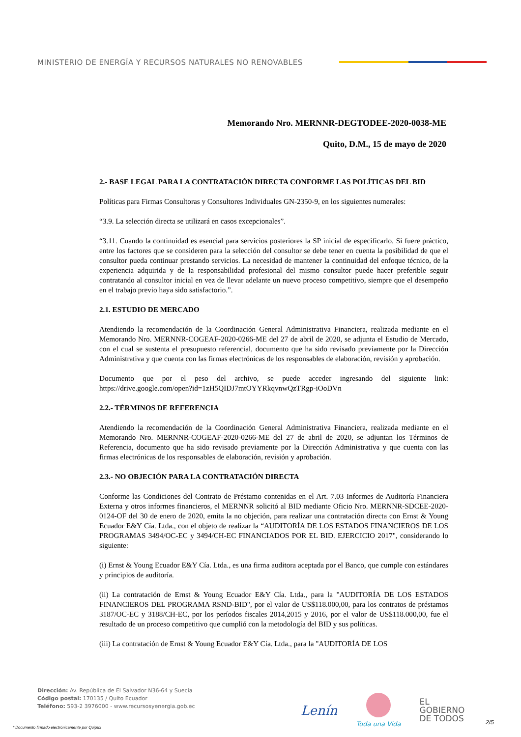MINISTERIO DE ENERGÍA Y RECURSOS NATURALES NO RENOVABLES
Memorando Nro. MERNNR-DEGTODEE-2020-0038-ME
Quito, D.M., 15 de mayo de 2020
2.- BASE LEGAL PARA LA CONTRATACIÓN DIRECTA CONFORME LAS POLÍTICAS DEL BID
Políticas para Firmas Consultoras y Consultores Individuales GN-2350-9, en los siguientes numerales:
“3.9. La selección directa se utilizará en casos excepcionales”.
“3.11. Cuando la continuidad es esencial para servicios posteriores la SP inicial de especificarlo. Si fuere práctico, entre los factores que se consideren para la selección del consultor se debe tener en cuenta la posibilidad de que el consultor pueda continuar prestando servicios. La necesidad de mantener la continuidad del enfoque técnico, de la experiencia adquirida y de la responsabilidad profesional del mismo consultor puede hacer preferible seguir contratando al consultor inicial en vez de llevar adelante un nuevo proceso competitivo, siempre que el desempeño en el trabajo previo haya sido satisfactorio.”.
2.1. ESTUDIO DE MERCADO
Atendiendo la recomendación de la Coordinación General Administrativa Financiera, realizada mediante en el Memorando Nro. MERNNR-COGEAF-2020-0266-ME del 27 de abril de 2020, se adjunta el Estudio de Mercado, con el cual se sustenta el presupuesto referencial, documento que ha sido revisado previamente por la Dirección Administrativa y que cuenta con las firmas electrónicas de los responsables de elaboración, revisión y aprobación.
Documento que por el peso del archivo, se puede acceder ingresando del siguiente link: https://drive.google.com/open?id=1zH5QIDJ7mtOYYRkqvnwQzTRgp-iOoDVn
2.2.- TÉRMINOS DE REFERENCIA
Atendiendo la recomendación de la Coordinación General Administrativa Financiera, realizada mediante en el Memorando Nro. MERNNR-COGEAF-2020-0266-ME del 27 de abril de 2020, se adjuntan los Términos de Referencia, documento que ha sido revisado previamente por la Dirección Administrativa y que cuenta con las firmas electrónicas de los responsables de elaboración, revisión y aprobación.
2.3.- NO OBJECIÓN PARA LA CONTRATACIÓN DIRECTA
Conforme las Condiciones del Contrato de Préstamo contenidas en el Art. 7.03 Informes de Auditoría Financiera Externa y otros informes financieros, el MERNNR solicitó al BID mediante Oficio Nro. MERNNR-SDCEE-2020-0124-OF del 30 de enero de 2020, emita la no objeción, para realizar una contratación directa con Ernst & Young Ecuador E&Y Cía. Ltda., con el objeto de realizar la “AUDITORÍA DE LOS ESTADOS FINANCIEROS DE LOS PROGRAMAS 3494/OC-EC y 3494/CH-EC FINANCIADOS POR EL BID. EJERCICIO 2017", considerando lo siguiente:
(i) Ernst & Young Ecuador E&Y Cía. Ltda., es una firma auditora aceptada por el Banco, que cumple con estándares y principios de auditoría.
(ii) La contratación de Ernst & Young Ecuador E&Y Cía. Ltda., para la "AUDITORÍA DE LOS ESTADOS FINANCIEROS DEL PROGRAMA RSND-BID", por el valor de US$118.000,00, para los contratos de préstamos 3187/OC-EC y 3188/CH-EC, por los períodos fiscales 2014,2015 y 2016, por el valor de US$118.000,00, fue el resultado de un proceso competitivo que cumplió con la metodología del BID y sus políticas.
(iii) La contratación de Ernst & Young Ecuador E&Y Cía. Ltda., para la "AUDITORÍA DE LOS
Dirección: Av. República de El Salvador N36-64 y Suecia
Código postal: 170135 / Quito Ecuador
Teléfono: 593-2 3976000 - www.recursosyenergia.gob.ec
Lenín
Toda una Vida
EL
GOBIERNO
DE TODOS
2/5
* Documento firmado electrónicamente por Quipux